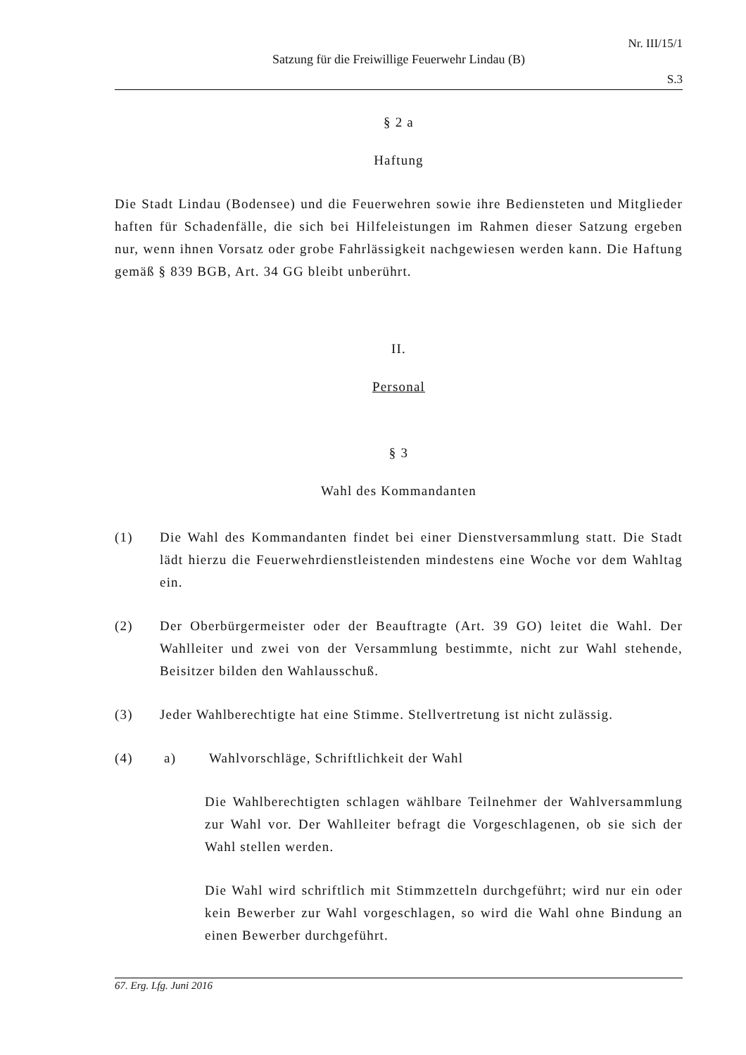Nr. III/15/1
Satzung für die Freiwillige Feuerwehr Lindau (B)
S.3
§ 2 a
Haftung
Die Stadt Lindau (Bodensee) und die Feuerwehren sowie ihre Bediensteten und Mitglieder haften für Schadenfälle, die sich bei Hilfeleistungen im Rahmen dieser Satzung ergeben nur, wenn ihnen Vorsatz oder grobe Fahrlässigkeit nachgewiesen werden kann. Die Haftung gemäß § 839 BGB, Art. 34 GG bleibt unberührt.
II.
Personal
§ 3
Wahl des Kommandanten
(1) Die Wahl des Kommandanten findet bei einer Dienstversammlung statt. Die Stadt lädt hierzu die Feuerwehrdienstleistenden mindestens eine Woche vor dem Wahltag ein.
(2) Der Oberbürgermeister oder der Beauftragte (Art. 39 GO) leitet die Wahl. Der Wahlleiter und zwei von der Versammlung bestimmte, nicht zur Wahl stehende, Beisitzer bilden den Wahlausschuß.
(3) Jeder Wahlberechtigte hat eine Stimme. Stellvertretung ist nicht zulässig.
(4) a) Wahlvorschläge, Schriftlichkeit der Wahl
Die Wahlberechtigten schlagen wählbare Teilnehmer der Wahlversammlung zur Wahl vor. Der Wahlleiter befragt die Vorgeschlagenen, ob sie sich der Wahl stellen werden.
Die Wahl wird schriftlich mit Stimmzetteln durchgeführt; wird nur ein oder kein Bewerber zur Wahl vorgeschlagen, so wird die Wahl ohne Bindung an einen Bewerber durchgeführt.
67. Erg. Lfg. Juni 2016